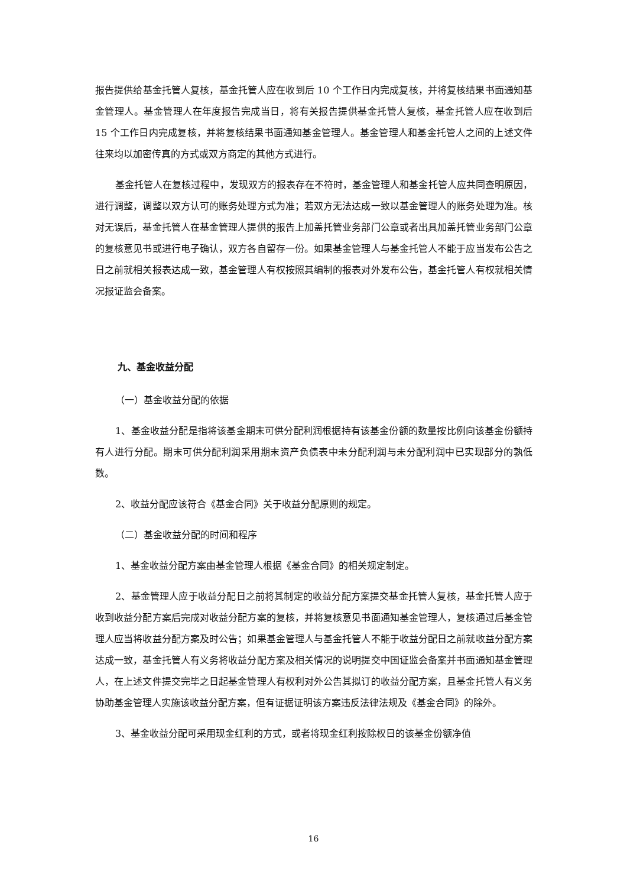报告提供给基金托管人复核，基金托管人应在收到后 10 个工作日内完成复核，并将复核结果书面通知基金管理人。基金管理人在年度报告完成当日，将有关报告提供基金托管人复核，基金托管人应在收到后 15 个工作日内完成复核，并将复核结果书面通知基金管理人。基金管理人和基金托管人之间的上述文件往来均以加密传真的方式或双方商定的其他方式进行。
基金托管人在复核过程中，发现双方的报表存在不符时，基金管理人和基金托管人应共同查明原因，进行调整，调整以双方认可的账务处理方式为准；若双方无法达成一致以基金管理人的账务处理为准。核对无误后，基金托管人在基金管理人提供的报告上加盖托管业务部门公章或者出具加盖托管业务部门公章的复核意见书或进行电子确认，双方各自留存一份。如果基金管理人与基金托管人不能于应当发布公告之日之前就相关报表达成一致，基金管理人有权按照其编制的报表对外发布公告，基金托管人有权就相关情况报证监会备案。
九、基金收益分配
（一）基金收益分配的依据
1、基金收益分配是指将该基金期末可供分配利润根据持有该基金份额的数量按比例向该基金份额持有人进行分配。期末可供分配利润采用期末资产负债表中未分配利润与未分配利润中已实现部分的孰低数。
2、收益分配应该符合《基金合同》关于收益分配原则的规定。
（二）基金收益分配的时间和程序
1、基金收益分配方案由基金管理人根据《基金合同》的相关规定制定。
2、基金管理人应于收益分配日之前将其制定的收益分配方案提交基金托管人复核，基金托管人应于收到收益分配方案后完成对收益分配方案的复核，并将复核意见书面通知基金管理人，复核通过后基金管理人应当将收益分配方案及时公告；如果基金管理人与基金托管人不能于收益分配日之前就收益分配方案达成一致，基金托管人有义务将收益分配方案及相关情况的说明提交中国证监会备案并书面通知基金管理人，在上述文件提交完毕之日起基金管理人有权利对外公告其拟订的收益分配方案，且基金托管人有义务协助基金管理人实施该收益分配方案，但有证据证明该方案违反法律法规及《基金合同》的除外。
3、基金收益分配可采用现金红利的方式，或者将现金红利按除权日的该基金份额净值
16